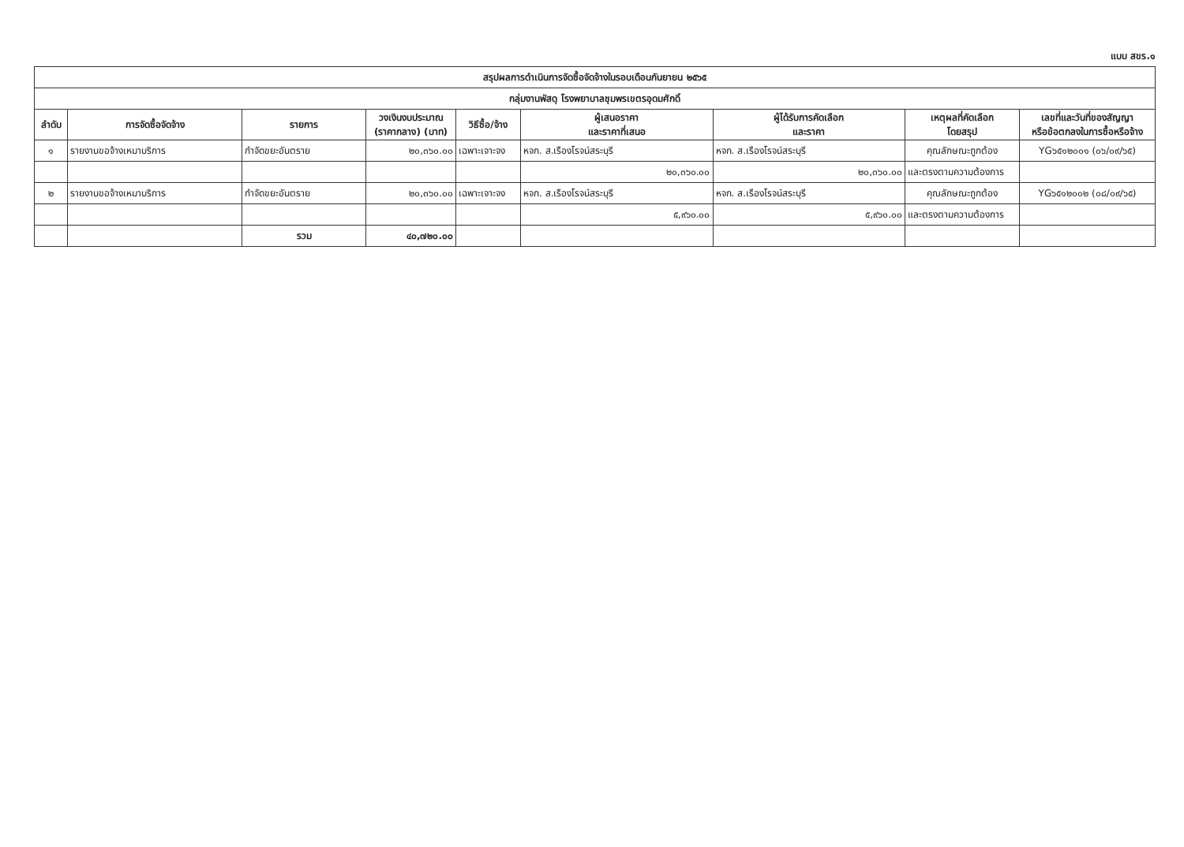แบบ สขร.๑
| สรุปผลการดำเนินการจัดซื้อจัดจ้างในรอบเดือนกันยายน ๒๕๖๕ | | | | | | | | |
| --- | --- | --- | --- | --- | --- | --- | --- | --- |
| กลุ่มงานพัสดุ โรงพยาบาลชุมพรเขตรอุดมศักดิ์ | | | | | | | | |
| ลำดับ | การจัดซื้อจัดจ้าง | รายการ | วงเงินงบประมาณ (ราคากลาง) (บาท) | วิธีซื้อ/จ้าง | ผู้เสนอราคา และราคาที่เสนอ | ผู้ได้รับการคัดเลือก และราคา | เหตุผลที่คัดเลือก โดยสรุป | เลขที่และวันที่ของสัญญา หรือข้อตกลงในการซื้อหรือจ้าง |
| ๑ | รายงานขอจ้างเหมาบริการ | กำจัดขยะอันตราย | ๒๐,๓๖๐.๐๐ | เฉพาะเจาะจง | หจก. ส.เรืองโรจน์สระบุรี | หจก. ส.เรืองโรจน์สระบุรี | คุณลักษณะถูกต้อง | YG๖๕๑๒๐๐๑ (๐๖/๐๙/๖๕) |
| | | | | | ๒๐,๓๖๐.๐๐ | ๒๐,๓๖๐.๐๐ | และตรงตามความต้องการ | |
| ๒ | รายงานขอจ้างเหมาบริการ | กำจัดขยะอันตราย | ๒๐,๓๖๐.๐๐ | เฉพาะเจาะจง | หจก. ส.เรืองโรจน์สระบุรี | หจก. ส.เรืองโรจน์สระบุรี | คุณลักษณะถูกต้อง | YG๖๕๑๒๐๐๒ (๐๘/๐๙/๖๕) |
| | | | | | ๕,๙๖๐.๐๐ | ๕,๙๖๐.๐๐ | และตรงตามความต้องการ | |
| | | รวม | ๔๐,๗๒๐.๐๐ | | | | | |